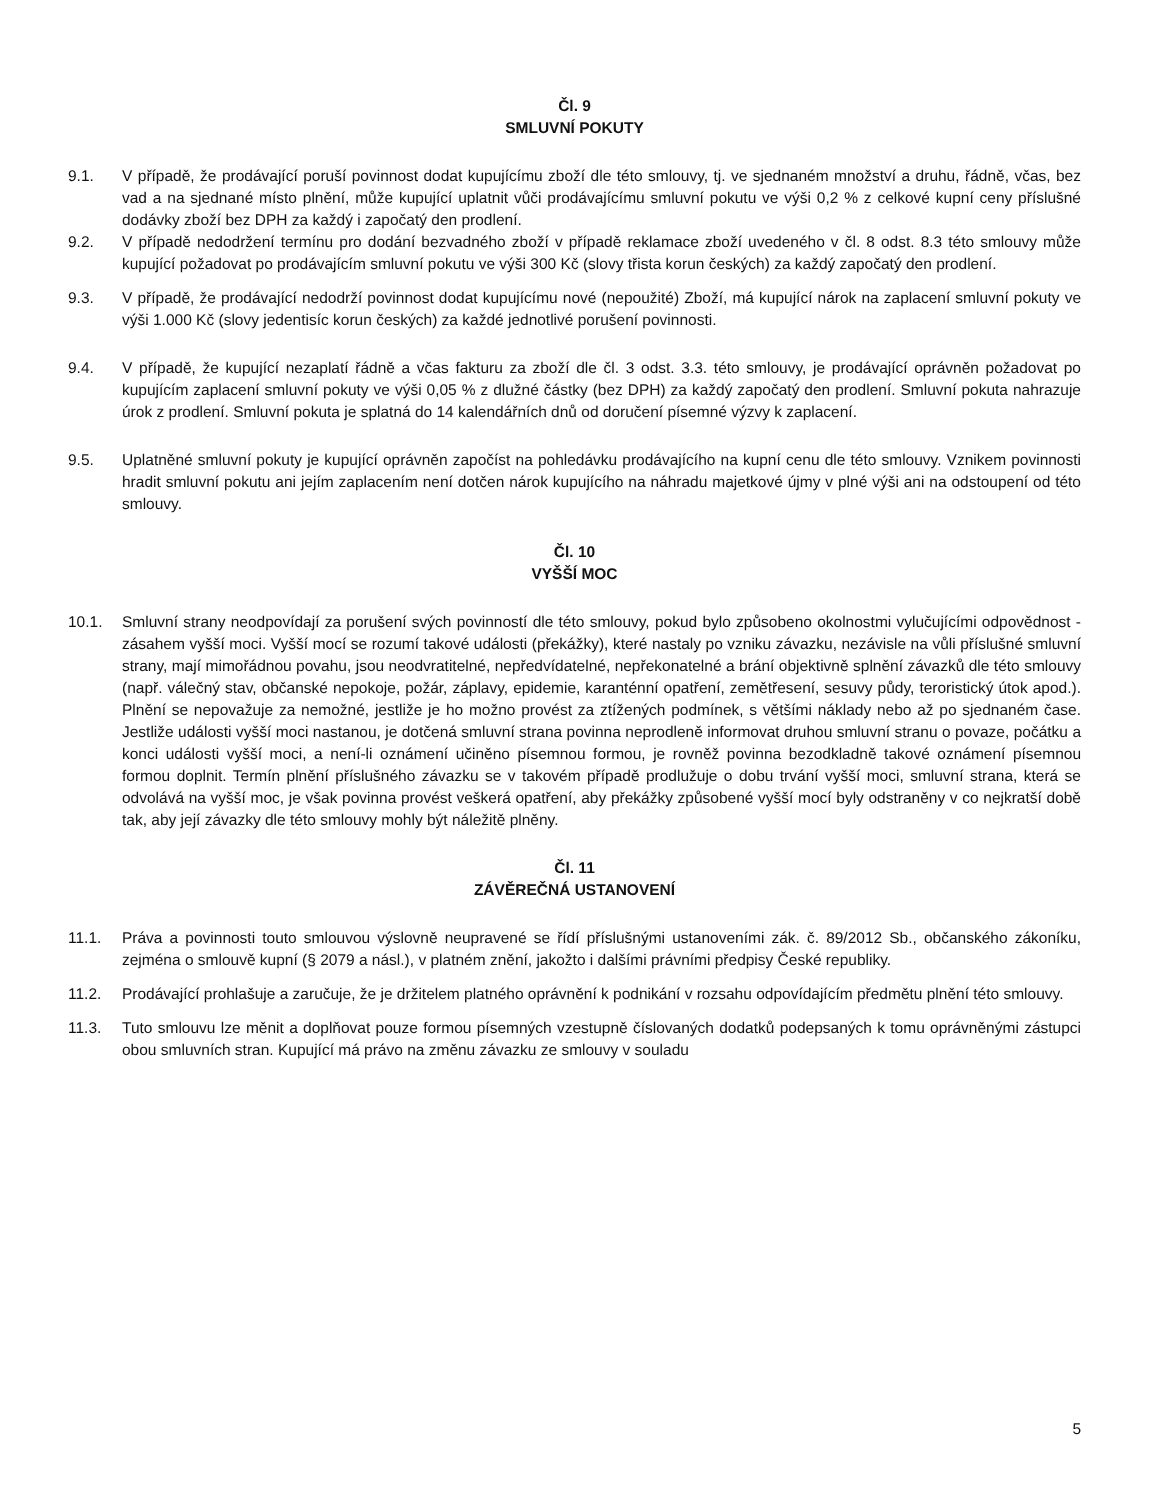Čl. 9
SMLUVNÍ POKUTY
9.1. V případě, že prodávající poruší povinnost dodat kupujícímu zboží dle této smlouvy, tj. ve sjednaném množství a druhu, řádně, včas, bez vad a na sjednané místo plnění, může kupující uplatnit vůči prodávajícímu smluvní pokutu ve výši 0,2 % z celkové kupní ceny příslušné dodávky zboží bez DPH za každý i započatý den prodlení.
9.2. V případě nedodržení termínu pro dodání bezvadného zboží v případě reklamace zboží uvedeného v čl. 8 odst. 8.3 této smlouvy může kupující požadovat po prodávajícím smluvní pokutu ve výši 300 Kč (slovy třista korun českých) za každý započatý den prodlení.
9.3. V případě, že prodávající nedodrží povinnost dodat kupujícímu nové (nepoužité) Zboží, má kupující nárok na zaplacení smluvní pokuty ve výši 1.000 Kč (slovy jedentisíc korun českých) za každé jednotlivé porušení povinnosti.
9.4. V případě, že kupující nezaplatí řádně a včas fakturu za zboží dle čl. 3 odst. 3.3. této smlouvy, je prodávající oprávněn požadovat po kupujícím zaplacení smluvní pokuty ve výši 0,05 % z dlužné částky (bez DPH) za každý započatý den prodlení. Smluvní pokuta nahrazuje úrok z prodlení. Smluvní pokuta je splatná do 14 kalendářních dnů od doručení písemné výzvy k zaplacení.
9.5. Uplatněné smluvní pokuty je kupující oprávněn započíst na pohledávku prodávajícího na kupní cenu dle této smlouvy. Vznikem povinnosti hradit smluvní pokutu ani jejím zaplacením není dotčen nárok kupujícího na náhradu majetkové újmy v plné výši ani na odstoupení od této smlouvy.
Čl. 10
VYŠŠÍ MOC
10.1. Smluvní strany neodpovídají za porušení svých povinností dle této smlouvy, pokud bylo způsobeno okolnostmi vylučujícími odpovědnost - zásahem vyšší moci. Vyšší mocí se rozumí takové události (překážky), které nastaly po vzniku závazku, nezávisle na vůli příslušné smluvní strany, mají mimořádnou povahu, jsou neodvratitelné, nepředvídatelné, nepřekonatelné a brání objektivně splnění závazků dle této smlouvy (např. válečný stav, občanské nepokoje, požár, záplavy, epidemie, karanténní opatření, zemětřesení, sesuvy půdy, teroristický útok apod.). Plnění se nepovažuje za nemožné, jestliže je ho možno provést za ztížených podmínek, s většími náklady nebo až po sjednaném čase. Jestliže události vyšší moci nastanou, je dotčená smluvní strana povinna neprodleně informovat druhou smluvní stranu o povaze, počátku a konci události vyšší moci, a není-li oznámení učiněno písemnou formou, je rovněž povinna bezodkladně takové oznámení písemnou formou doplnit. Termín plnění příslušného závazku se v takovém případě prodlužuje o dobu trvání vyšší moci, smluvní strana, která se odvolává na vyšší moc, je však povinna provést veškerá opatření, aby překážky způsobené vyšší mocí byly odstraněny v co nejkratší době tak, aby její závazky dle této smlouvy mohly být náležitě plněny.
Čl. 11
ZÁVĚREČNÁ USTANOVENÍ
11.1. Práva a povinnosti touto smlouvou výslovně neupravené se řídí příslušnými ustanoveními zák. č. 89/2012 Sb., občanského zákoníku, zejména o smlouvě kupní (§ 2079 a násl.), v platném znění, jakožto i dalšími právními předpisy České republiky.
11.2. Prodávající prohlašuje a zaručuje, že je držitelem platného oprávnění k podnikání v rozsahu odpovídajícím předmětu plnění této smlouvy.
11.3. Tuto smlouvu lze měnit a doplňovat pouze formou písemných vzestupně číslovaných dodatků podepsaných k tomu oprávněnými zástupci obou smluvních stran. Kupující má právo na změnu závazku ze smlouvy v souladu
5